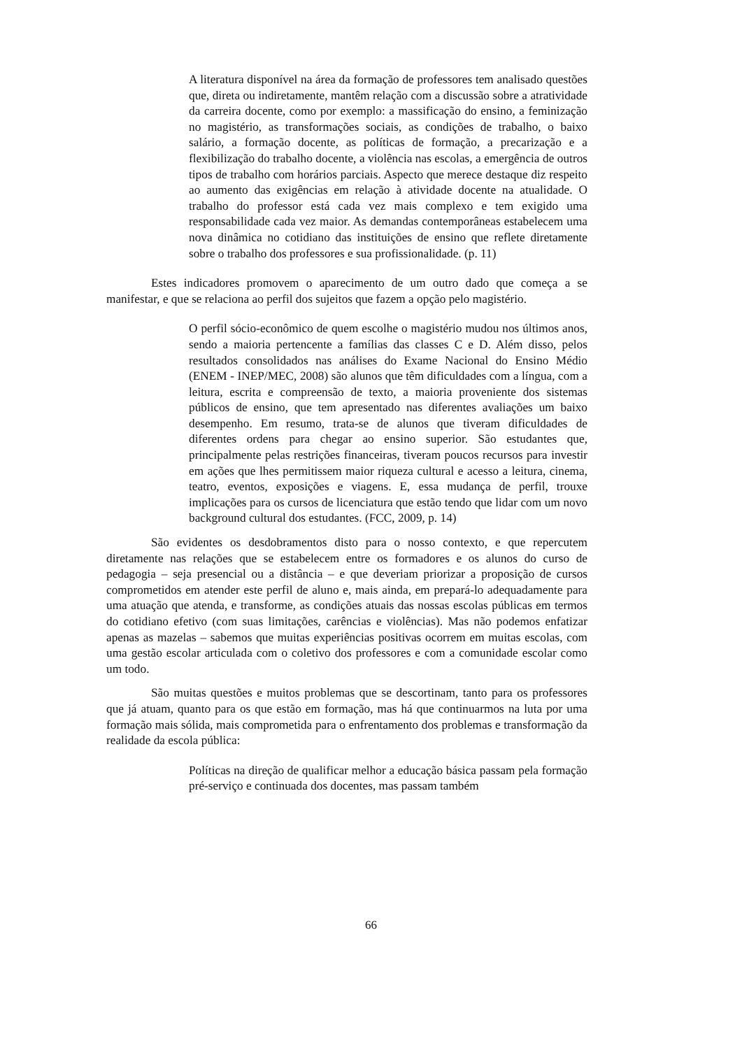A literatura disponível na área da formação de professores tem analisado questões que, direta ou indiretamente, mantêm relação com a discussão sobre a atratividade da carreira docente, como por exemplo: a massificação do ensino, a feminização no magistério, as transformações sociais, as condições de trabalho, o baixo salário, a formação docente, as políticas de formação, a precarização e a flexibilização do trabalho docente, a violência nas escolas, a emergência de outros tipos de trabalho com horários parciais. Aspecto que merece destaque diz respeito ao aumento das exigências em relação à atividade docente na atualidade. O trabalho do professor está cada vez mais complexo e tem exigido uma responsabilidade cada vez maior. As demandas contemporâneas estabelecem uma nova dinâmica no cotidiano das instituições de ensino que reflete diretamente sobre o trabalho dos professores e sua profissionalidade. (p. 11)
Estes indicadores promovem o aparecimento de um outro dado que começa a se manifestar, e que se relaciona ao perfil dos sujeitos que fazem a opção pelo magistério.
O perfil sócio-econômico de quem escolhe o magistério mudou nos últimos anos, sendo a maioria pertencente a famílias das classes C e D. Além disso, pelos resultados consolidados nas análises do Exame Nacional do Ensino Médio (ENEM - INEP/MEC, 2008) são alunos que têm dificuldades com a língua, com a leitura, escrita e compreensão de texto, a maioria proveniente dos sistemas públicos de ensino, que tem apresentado nas diferentes avaliações um baixo desempenho. Em resumo, trata-se de alunos que tiveram dificuldades de diferentes ordens para chegar ao ensino superior. São estudantes que, principalmente pelas restrições financeiras, tiveram poucos recursos para investir em ações que lhes permitissem maior riqueza cultural e acesso a leitura, cinema, teatro, eventos, exposições e viagens. E, essa mudança de perfil, trouxe implicações para os cursos de licenciatura que estão tendo que lidar com um novo background cultural dos estudantes. (FCC, 2009, p. 14)
São evidentes os desdobramentos disto para o nosso contexto, e que repercutem diretamente nas relações que se estabelecem entre os formadores e os alunos do curso de pedagogia – seja presencial ou a distância – e que deveriam priorizar a proposição de cursos comprometidos em atender este perfil de aluno e, mais ainda, em prepará-lo adequadamente para uma atuação que atenda, e transforme, as condições atuais das nossas escolas públicas em termos do cotidiano efetivo (com suas limitações, carências e violências). Mas não podemos enfatizar apenas as mazelas – sabemos que muitas experiências positivas ocorrem em muitas escolas, com uma gestão escolar articulada com o coletivo dos professores e com a comunidade escolar como um todo.
São muitas questões e muitos problemas que se descortinam, tanto para os professores que já atuam, quanto para os que estão em formação, mas há que continuarmos na luta por uma formação mais sólida, mais comprometida para o enfrentamento dos problemas e transformação da realidade da escola pública:
Políticas na direção de qualificar melhor a educação básica passam pela formação pré-serviço e continuada dos docentes, mas passam também
66